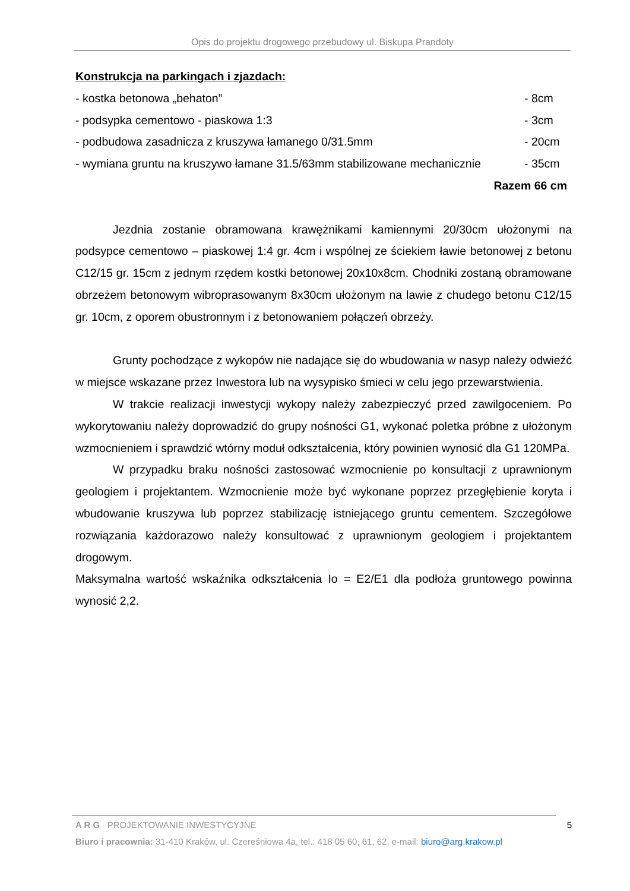Opis do projektu drogowego przebudowy ul. Biskupa Prandoty
Konstrukcja na parkingach i zjazdach:
- kostka betonowa „behaton” - 8cm
- podsypka cementowo - piaskowa 1:3 - 3cm
- podbudowa zasadnicza z kruszywa łamanego 0/31.5mm - 20cm
- wymiana gruntu na kruszywo łamane 31.5/63mm stabilizowane mechanicznie - 35cm
Razem 66 cm
Jezdnia zostanie obramowana krawężnikami kamiennymi 20/30cm ułożonymi na podsypce cementowo – piaskowej 1:4 gr. 4cm i wspólnej ze ściekiem ławie betonowej z betonu C12/15 gr. 15cm z jednym rzędem kostki betonowej 20x10x8cm. Chodniki zostaną obramowane obrzeżem betonowym wibroprasowanym 8x30cm ułożonym na lawie z chudego betonu C12/15 gr. 10cm, z oporem obustronnym i z betonowaniem połączeń obrzeży.
Grunty pochodzące z wykopów nie nadające się do wbudowania w nasyp należy odwieźć w miejsce wskazane przez Inwestora lub na wysypisko śmieci w celu jego przewarstwienia.
W trakcie realizacji inwestycji wykopy należy zabezpieczyć przed zawilgoceniem. Po wykorytowaniu należy doprowadzić do grupy nośności G1, wykonać poletka próbne z ułożonym wzmocnieniem i sprawdzić wtórny moduł odkształcenia, który powinien wynosić dla G1 120MPa.
W przypadku braku nośności zastosować wzmocnienie po konsultacji z uprawnionym geologiem i projektantem. Wzmocnienie może być wykonane poprzez przegłębienie koryta i wbudowanie kruszywa lub poprzez stabilizację istniejącego gruntu cementem. Szczegółowe rozwiązania każdorazowo należy konsultować z uprawnionym geologiem i projektantem drogowym.
Maksymalna wartość wskaźnika odkształcenia Io = E2/E1 dla podłoża gruntowego powinna wynosić 2,2.
A R G PROJEKTOWANIE INWESTYCYJNE 5
Biuro i pracownia: 31-410 Kraków, ul. Czereśniowa 4a, tel.: 418 05 60, 61, 62, e-mail: biuro@arg.krakow.pl